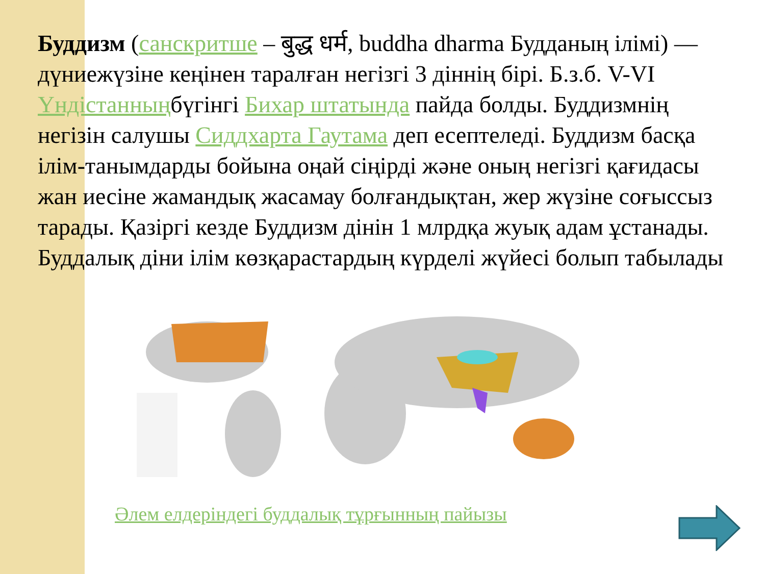Буддизм (санскритше – बुद्ध धर्म, buddha dharma Будданың ілімі) — дүниежүзіне кеңінен таралған негізгі 3 діннің бірі. Б.з.б. V-VI Үндістанныңбүгінгі Бихар штатында пайда болды. Буддизмнің негізін салушы Сиддхарта Гаутама деп есептеледі. Буддизм басқа ілім-танымдарды бойына оңай сіңірді және оның негізгі қағидасы жан иесіне жамандық жасамау болғандықтан, жер жүзіне соғыссыз тарады. Қазіргі кезде Буддизм дінін 1 млрдқа жуық адам ұстанады. Буддалық діни ілім көзқарастардың күрделі жүйесі болып табылады
Әлем елдеріндегі буддалық тұрғынның пайызы